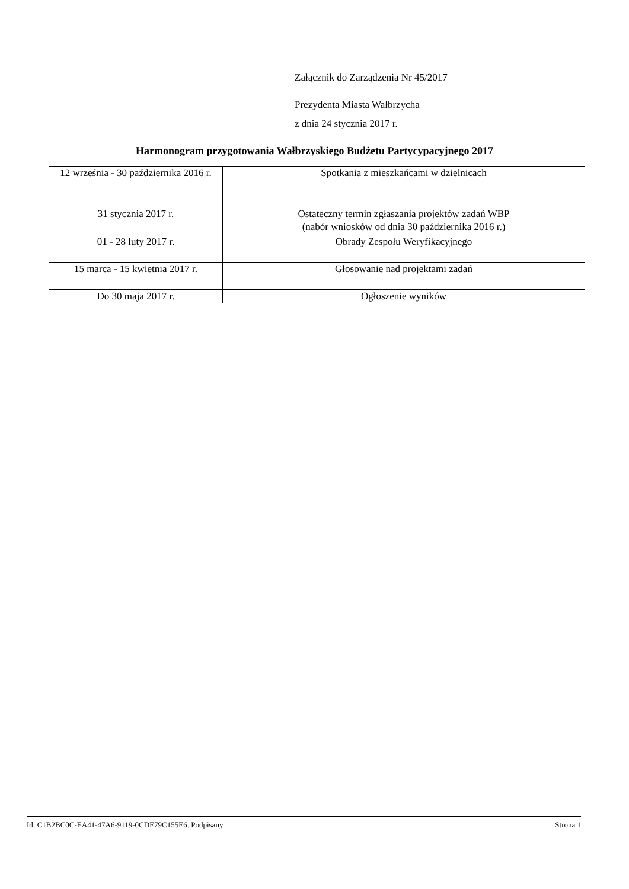Załącznik do Zarządzenia Nr 45/2017
Prezydenta Miasta Wałbrzycha
z dnia 24 stycznia 2017 r.
Harmonogram przygotowania Wałbrzyskiego Budżetu Partycypacyjnego 2017
| 12 września - 30 października 2016 r. | Spotkania z mieszkańcami w dzielnicach |
| 31 stycznia 2017 r. | Ostateczny termin zgłaszania projektów zadań WBP (nabór wniosków od dnia 30 października 2016 r.) |
| 01 - 28 luty 2017 r. | Obrady Zespołu Weryfikacyjnego |
| 15 marca - 15 kwietnia 2017 r. | Głosowanie nad projektami zadań |
| Do 30 maja 2017 r. | Ogłoszenie wyników |
Id: C1B2BC0C-EA41-47A6-9119-0CDE79C155E6. Podpisany Strona 1